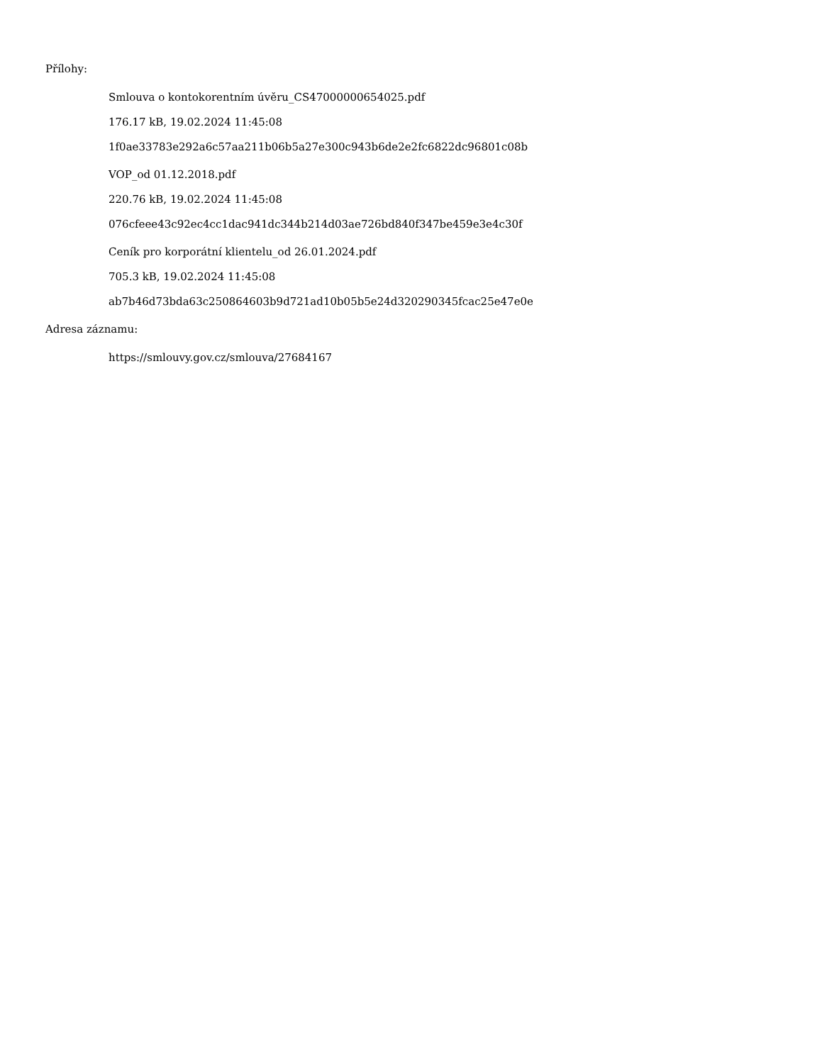Přílohy:
Smlouva o kontokorentním úvěru_CS47000000654025.pdf
176.17 kB, 19.02.2024 11:45:08
1f0ae33783e292a6c57aa211b06b5a27e300c943b6de2e2fc6822dc96801c08b
VOP_od 01.12.2018.pdf
220.76 kB, 19.02.2024 11:45:08
076cfeee43c92ec4cc1dac941dc344b214d03ae726bd840f347be459e3e4c30f
Ceník pro korporátní klientelu_od 26.01.2024.pdf
705.3 kB, 19.02.2024 11:45:08
ab7b46d73bda63c250864603b9d721ad10b05b5e24d320290345fcac25e47e0e
Adresa záznamu:
https://smlouvy.gov.cz/smlouva/27684167